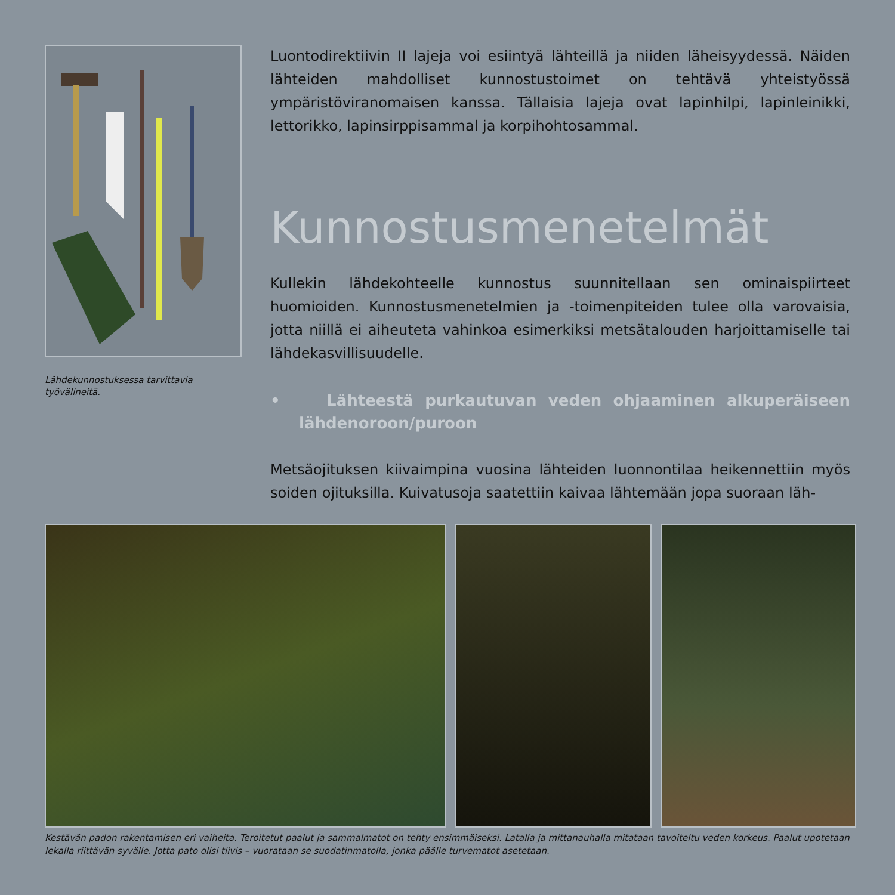Lähdekunnostuksessa tarvittavia työvälineitä.
Luontodirektiivin II lajeja voi esiintyä lähteillä ja niiden läheisyydessä. Näiden lähteiden mahdolliset kunnostustoimet on tehtävä yhteistyössä ympäristöviranomaisen kanssa. Tällaisia lajeja ovat lapinhilpi, lapinleinikki, lettorikko, lapinsirppisammal ja korpihohtosammal.
Kunnostusmenetelmät
Kullekin lähdekohteelle kunnostus suunnitellaan sen ominaispiirteet huomioiden. Kunnostusmenetelmien ja -toimenpiteiden tulee olla varovaisia, jotta niillä ei aiheuteta vahinkoa esimerkiksi metsätalouden harjoittamiselle tai lähdekasvillisuudelle.
• Lähteestä purkautuvan veden ohjaaminen alkuperäiseen lähdenoroon/puroon
Metsäojituksen kiivaimpina vuosina lähteiden luonnontilaa heikennettiin myös soiden ojituksilla. Kuivatusoja saatettiin kaivaa lähtemään jopa suoraan läh-
Kestävän padon rakentamisen eri vaiheita. Teroitetut paalut ja sammalmatot on tehty ensimmäiseksi. Latalla ja mittanauhalla mitataan tavoiteltu veden korkeus. Paalut upotetaan lekalla riittävän syvälle. Jotta pato olisi tiivis – vuorataan se suodatinmatolla, jonka päälle turvematot asetetaan.